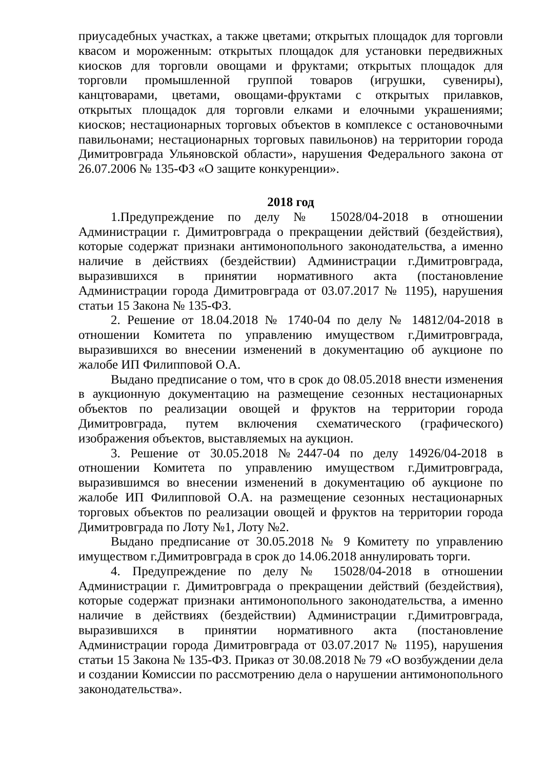приусадебных участках, а также цветами; открытых площадок для торговли квасом и мороженным: открытых площадок для установки передвижных киосков для торговли овощами и фруктами; открытых площадок для торговли промышленной группой товаров (игрушки, сувениры), канцтоварами, цветами, овощами-фруктами с открытых прилавков, открытых площадок для торговли елками и елочными украшениями; киосков; нестационарных торговых объектов в комплексе с остановочными павильонами; нестационарных торговых павильонов) на территории города Димитровграда Ульяновской области», нарушения Федерального закона от 26.07.2006 № 135-ФЗ «О защите конкуренции».
2018 год
1.Предупреждение по делу № 15028/04-2018 в отношении Администрации г. Димитровграда о прекращении действий (бездействия), которые содержат признаки антимонопольного законодательства, а именно наличие в действиях (бездействии) Администрации г.Димитровграда, выразившихся в принятии нормативного акта (постановление Администрации города Димитровграда от 03.07.2017 № 1195), нарушения статьи 15 Закона № 135-ФЗ.
2. Решение от 18.04.2018 № 1740-04 по делу № 14812/04-2018 в отношении Комитета по управлению имуществом г.Димитровграда, выразившихся во внесении изменений в документацию об аукционе по жалобе ИП Филипповой О.А.
Выдано предписание о том, что в срок до 08.05.2018 внести изменения в аукционную документацию на размещение сезонных нестационарных объектов по реализации овощей и фруктов на территории города Димитровграда, путем включения схематического (графического) изображения объектов, выставляемых на аукцион.
3. Решение от 30.05.2018 №2447-04 по делу 14926/04-2018 в отношении Комитета по управлению имуществом г.Димитровграда, выразившимся во внесении изменений в документацию об аукционе по жалобе ИП Филипповой О.А. на размещение сезонных нестационарных торговых объектов по реализации овощей и фруктов на территории города Димитровграда по Лоту №1, Лоту №2.
Выдано предписание от 30.05.2018 № 9 Комитету по управлению имуществом г.Димитровграда в срок до 14.06.2018 аннулировать торги.
4. Предупреждение по делу № 15028/04-2018 в отношении Администрации г. Димитровграда о прекращении действий (бездействия), которые содержат признаки антимонопольного законодательства, а именно наличие в действиях (бездействии) Администрации г.Димитровграда, выразившихся в принятии нормативного акта (постановление Администрации города Димитровграда от 03.07.2017 № 1195), нарушения статьи 15 Закона № 135-ФЗ. Приказ от 30.08.2018 № 79 «О возбуждении дела и создании Комиссии по рассмотрению дела о нарушении антимонопольного законодательства».